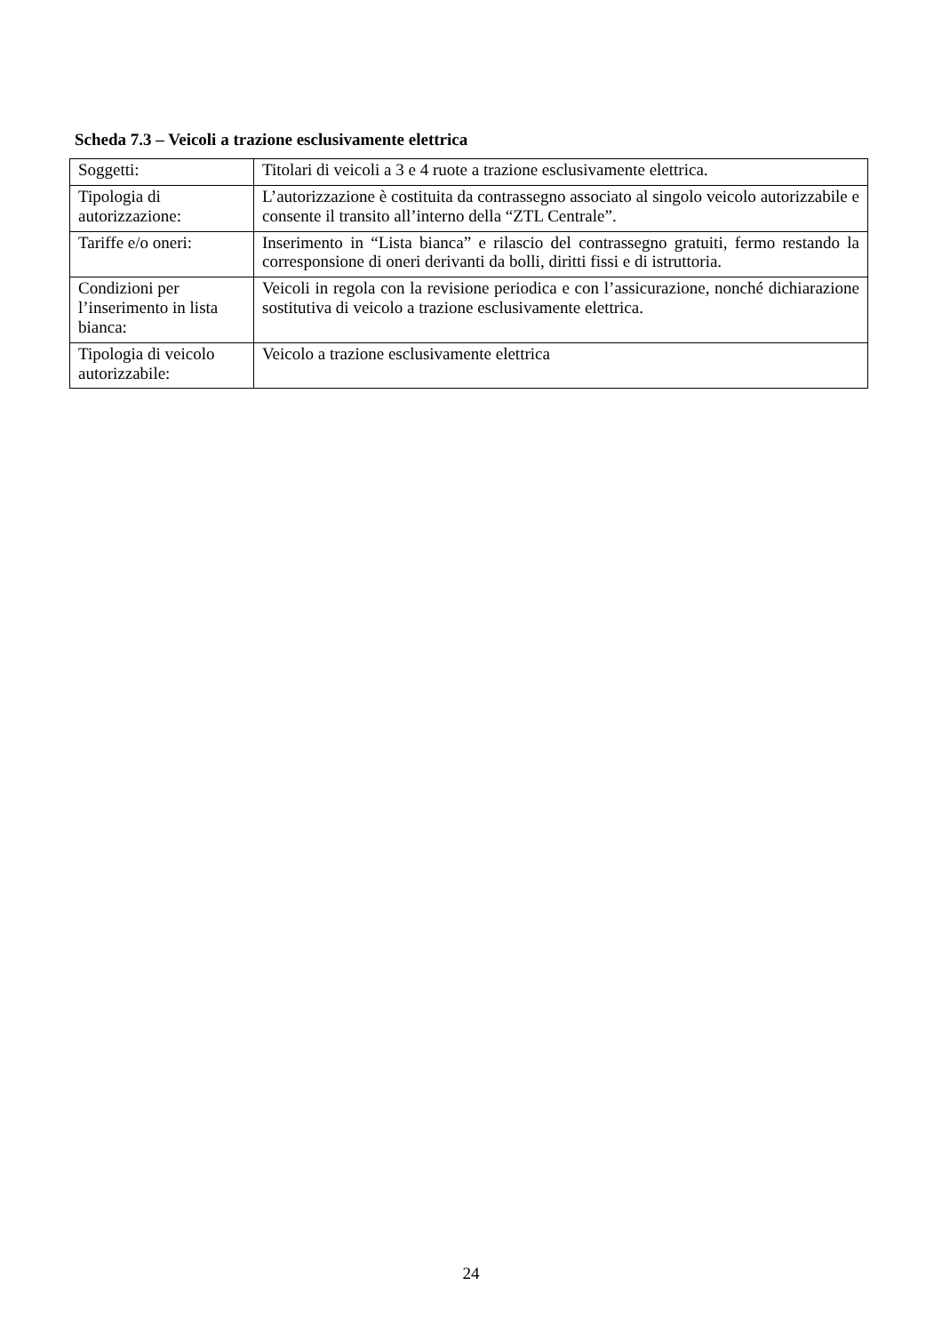Scheda 7.3 – Veicoli a trazione esclusivamente elettrica
| Soggetti: | Titolari di veicoli a 3 e 4 ruote a trazione esclusivamente elettrica. |
| Tipologia di autorizzazione: | L’autorizzazione è costituita da contrassegno associato al singolo veicolo autorizzabile e consente il transito all’interno della “ZTL Centrale”. |
| Tariffe e/o oneri: | Inserimento in “Lista bianca” e rilascio del contrassegno gratuiti, fermo restando la corresponsione di oneri derivanti da bolli, diritti fissi e di istruttoria. |
| Condizioni per l’inserimento in lista bianca: | Veicoli in regola con la revisione periodica e con l’assicurazione, nonché dichiarazione sostitutiva di veicolo a trazione esclusivamente elettrica. |
| Tipologia di veicolo autorizzabile: | Veicolo a trazione esclusivamente elettrica |
24